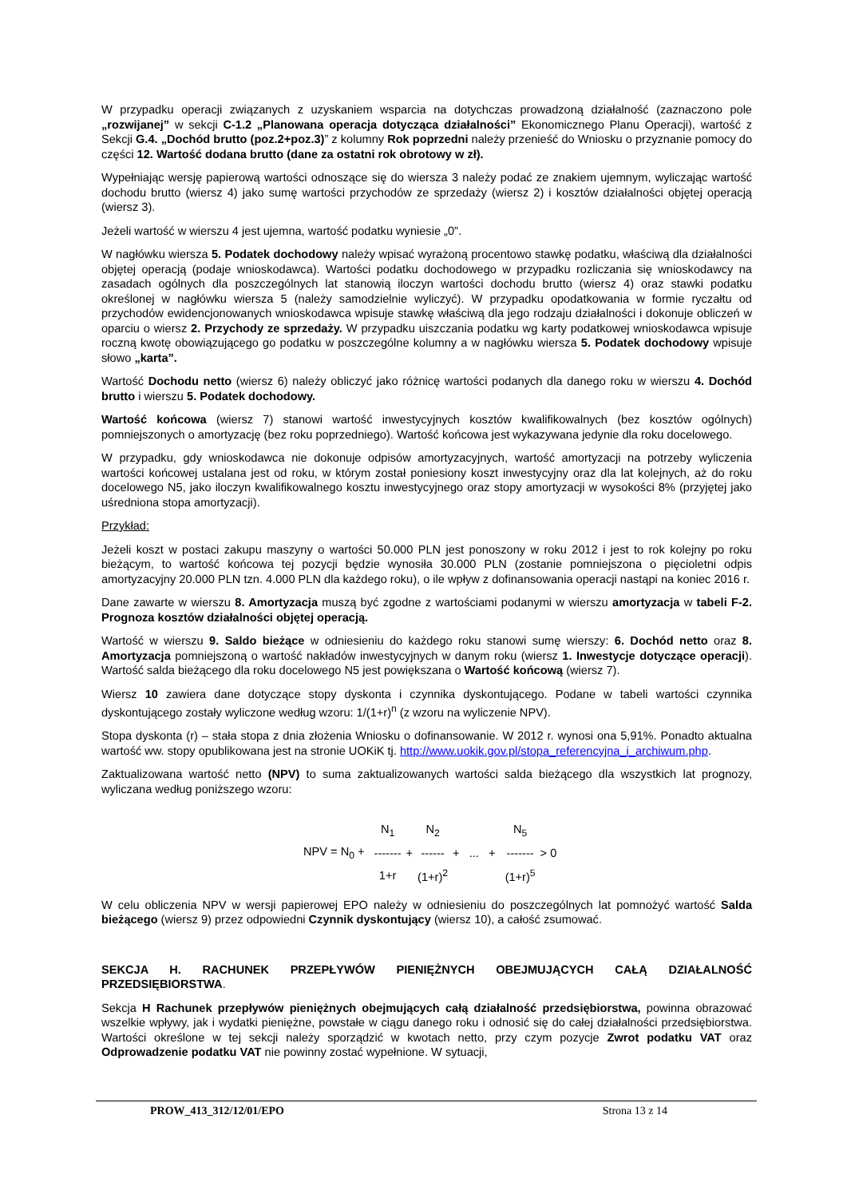W przypadku operacji związanych z uzyskaniem wsparcia na dotychczas prowadzoną działalność (zaznaczono pole „rozwijanej” w sekcji C-1.2 „Planowana operacja dotycząca działalności” Ekonomicznego Planu Operacji), wartość z Sekcji G.4. „Dochód brutto (poz.2+poz.3)” z kolumny Rok poprzedni należy przenieść do Wniosku o przyznanie pomocy do części 12. Wartość dodana brutto (dane za ostatni rok obrotowy w zł).
Wypełniając wersję papierową wartości odnoszące się do wiersza 3 należy podać ze znakiem ujemnym, wyliczając wartość dochodu brutto (wiersz 4) jako sumę wartości przychodów ze sprzedaży (wiersz 2) i kosztów działalności objętej operacją (wiersz 3).
Jeżeli wartość w wierszu 4 jest ujemna, wartość podatku wyniesie „0”.
W nagłówku wiersza 5. Podatek dochodowy należy wpisać wyrażoną procentowo stawkę podatku, właściwą dla działalności objętej operacją (podaje wnioskodawca). Wartości podatku dochodowego w przypadku rozliczania się wnioskodawcy na zasadach ogólnych dla poszczególnych lat stanowią iloczyn wartości dochodu brutto (wiersz 4) oraz stawki podatku określonej w nagłówku wiersza 5 (należy samodzielnie wyliczyć). W przypadku opodatkowania w formie ryczałtu od przychodów ewidencjonowanych wnioskodawca wpisuje stawkę właściwą dla jego rodzaju działalności i dokonuje obliczeń w oparciu o wiersz 2. Przychody ze sprzedaży. W przypadku uiszczania podatku wg karty podatkowej wnioskodawca wpisuje roczną kwotę obowiązującego go podatku w poszczególne kolumny a w nagłówku wiersza 5. Podatek dochodowy wpisuje słowo „karta”.
Wartość Dochodu netto (wiersz 6) należy obliczyć jako różnicę wartości podanych dla danego roku w wierszu 4. Dochód brutto i wierszu 5. Podatek dochodowy.
Wartość końcowa (wiersz 7) stanowi wartość inwestycyjnych kosztów kwalifikowalnych (bez kosztów ogólnych) pomniejszonych o amortyzację (bez roku poprzedniego). Wartość końcowa jest wykazywana jedynie dla roku docelowego.
W przypadku, gdy wnioskodawca nie dokonuje odpisów amortyzacyjnych, wartość amortyzacji na potrzeby wyliczenia wartości końcowej ustalana jest od roku, w którym został poniesiony koszt inwestycyjny oraz dla lat kolejnych, aż do roku docelowego N5, jako iloczyn kwalifikowalnego kosztu inwestycyjnego oraz stopy amortyzacji w wysokości 8% (przyjętej jako uśredniona stopa amortyzacji).
Przykład:
Jeżeli koszt w postaci zakupu maszyny o wartości 50.000 PLN jest ponoszony w roku 2012 i jest to rok kolejny po roku bieżącym, to wartość końcowa tej pozycji będzie wynosiła 30.000 PLN (zostanie pomniejszona o pięcioletni odpis amortyzacyjny 20.000 PLN tzn. 4.000 PLN dla każdego roku), o ile wpływ z dofinansowania operacji nastąpi na koniec 2016 r.
Dane zawarte w wierszu 8. Amortyzacja muszą być zgodne z wartościami podanymi w wierszu amortyzacja w tabeli F-2. Prognoza kosztów działalności objętej operacją.
Wartość w wierszu 9. Saldo bieżące w odniesieniu do każdego roku stanowi sumę wierszy: 6. Dochód netto oraz 8. Amortyzacja pomniejszoną o wartość nakładów inwestycyjnych w danym roku (wiersz 1. Inwestycje dotyczące operacji). Wartość salda bieżącego dla roku docelowego N5 jest powiększana o Wartość końcową (wiersz 7).
Wiersz 10 zawiera dane dotyczące stopy dyskonta i czynnika dyskontującego. Podane w tabeli wartości czynnika dyskontującego zostały wyliczone według wzoru: 1/(1+r)<sup>n</sup> (z wzoru na wyliczenie NPV).
Stopa dyskonta (r) – stała stopa z dnia złożenia Wniosku o dofinansowanie. W 2012 r. wynosi ona 5,91%. Ponadto aktualna wartość ww. stopy opublikowana jest na stronie UOKiK tj. http://www.uokik.gov.pl/stopa_referencyjna_i_archiwum.php.
Zaktualizowana wartość netto (NPV) to suma zaktualizowanych wartości salda bieżącego dla wszystkich lat prognozy, wyliczana według poniższego wzoru:
| | | N<sub>1</sub> | | N<sub>2</sub> | | | N<sub>5</sub> | |
| NPV = N<sub>0</sub> + | | ------- | + | ------ | + ... + | | ------- | > 0 |
| | | 1+r | | (1+r)<sup>2</sup> | | | (1+r)<sup>5</sup> | |
W celu obliczenia NPV w wersji papierowej EPO należy w odniesieniu do poszczególnych lat pomnożyć wartość Salda bieżącego (wiersz 9) przez odpowiedni Czynnik dyskontujący (wiersz 10), a całość zsumować.
SEKCJA H. RACHUNEK PRZEPŁYWÓW PIENIĘŻNYCH OBEJMUJĄCYCH CAŁĄ DZIAŁALNOŚĆ PRZEDSIĘBIORSTWA.
Sekcja H Rachunek przepływów pieniężnych obejmujących całą działalność przedsiębiorstwa, powinna obrazować wszelkie wpływy, jak i wydatki pieniężne, powstałe w ciągu danego roku i odnosić się do całej działalności przedsiębiorstwa. Wartości określone w tej sekcji należy sporządzić w kwotach netto, przy czym pozycje Zwrot podatku VAT oraz Odprowadzenie podatku VAT nie powinny zostać wypełnione. W sytuacji,
PROW_413_312/12/01/EPO Strona 13 z 14